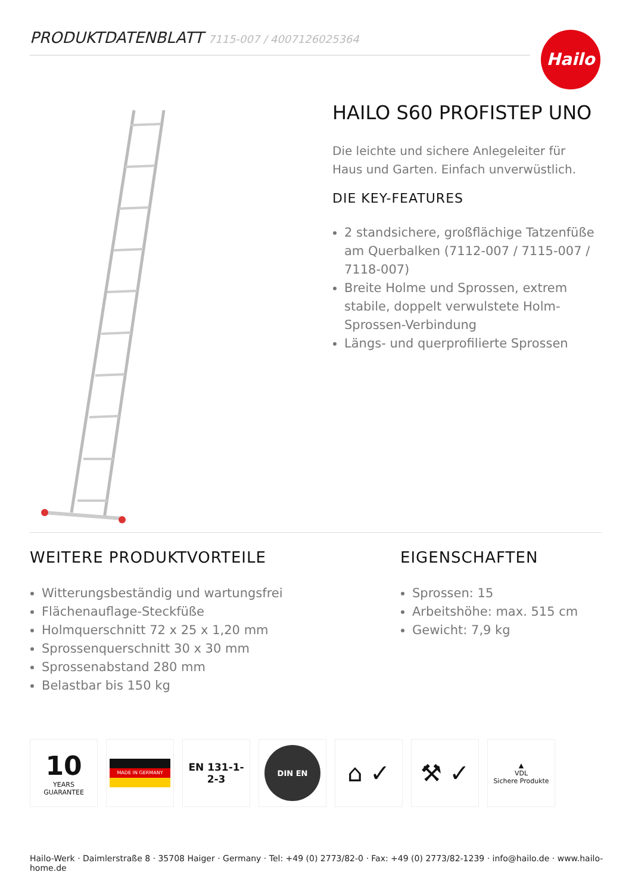PRODUKTDATENBLATT 7115-007 / 4007126025364 Hailo
HAILO S60 PROFISTEP UNO
Die leichte und sichere Anlegeleiter für Haus und Garten. Einfach unverwüstlich.
DIE KEY-FEATURES
2 standsichere, großflächige Tatzenfüße am Querbalken (7112-007 / 7115-007 / 7118-007)
Breite Holme und Sprossen, extrem stabile, doppelt verwulstete Holm-Sprossen-Verbindung
Längs- und querprofilierte Sprossen
WEITERE PRODUKTVORTEILE
Witterungsbeständig und wartungsfrei
Flächenauflage-Steckfüße
Holmquerschnitt 72 x 25 x 1,20 mm
Sprossenquerschnitt 30 x 30 mm
Sprossenabstand 280 mm
Belastbar bis 150 kg
EIGENSCHAFTEN
Sprossen: 15
Arbeitshöhe: max. 515 cm
Gewicht: 7,9 kg
10
YEARS
GUARANTEE
MADE IN GERMANY
EN 131-1-2-3
DIN EN
⌂ ✓ ⚒ ✓
▲
VDL
Sichere Produkte
Hailo-Werk · Daimlerstraße 8 · 35708 Haiger · Germany · Tel: +49 (0) 2773/82-0 · Fax: +49 (0) 2773/82-1239 · info@hailo.de · www.hailo-home.de